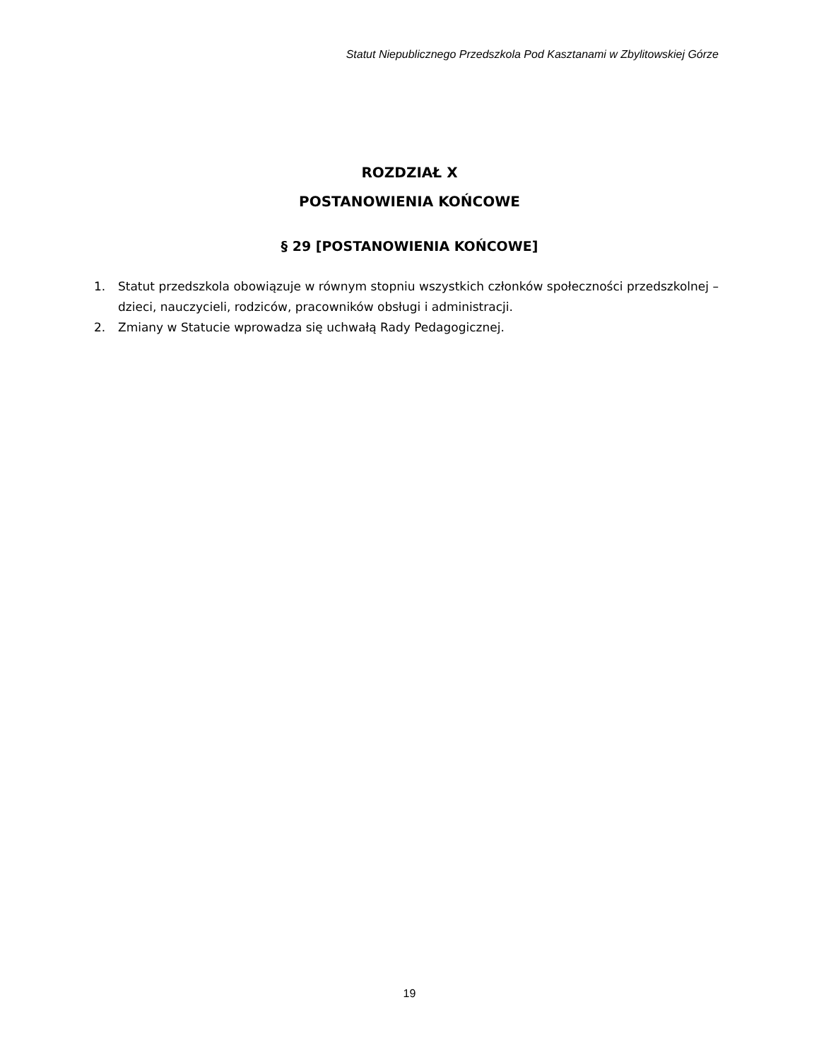Statut Niepublicznego Przedszkola Pod Kasztanami w Zbylitowskiej Górze
ROZDZIAŁ X
POSTANOWIENIA KOŃCOWE
§ 29 [POSTANOWIENIA KOŃCOWE]
1. Statut przedszkola obowiązuje w równym stopniu wszystkich członków społeczności przedszkolnej – dzieci, nauczycieli, rodziców, pracowników obsługi i administracji.
2. Zmiany w Statucie wprowadza się uchwałą Rady Pedagogicznej.
19